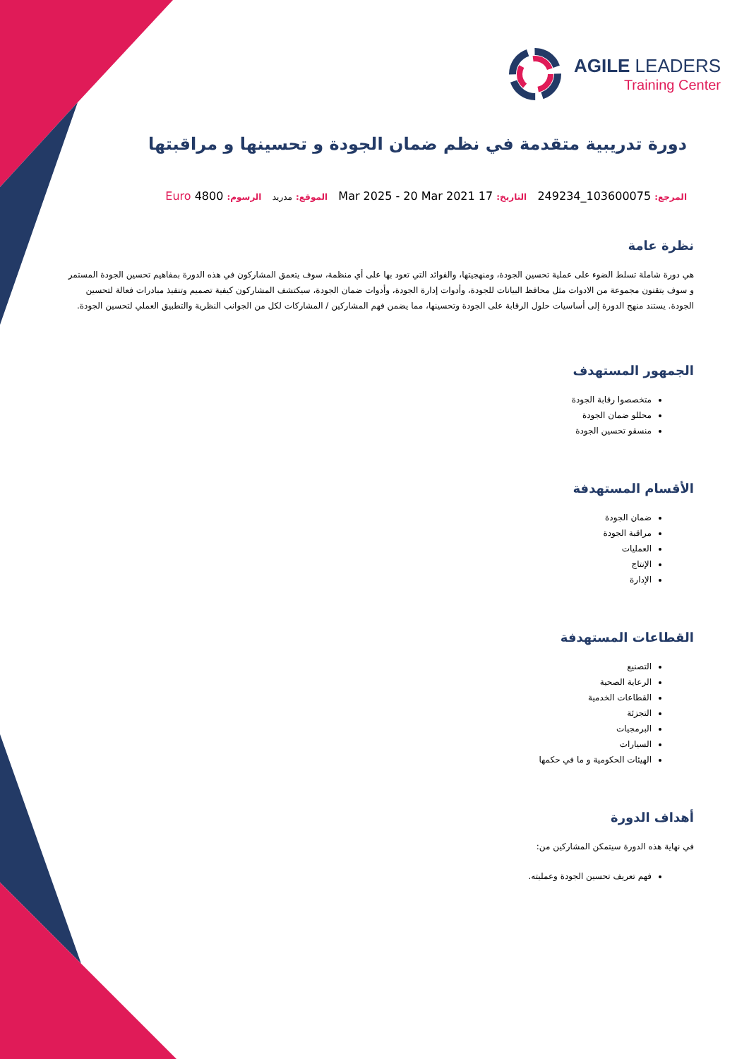AGILE LEADERS
Training Center
دورة تدريبية متقدمة في نظم ضمان الجودة و تحسينها و مراقبتها
المرجع: 103600075_249234 التاريخ: 17 Mar 2025 - 20 Mar 2021 الموقع: مدريد الرسوم: 4800 Euro
نظرة عامة
هي دورة شاملة تسلط الضوء على عملية تحسين الجودة، ومنهجيتها، والفوائد التي تعود بها على أي منظمة، سوف يتعمق المشاركون في هذه الدورة بمفاهيم تحسين الجودة المستمر و سوف يتقنون مجموعة من الادوات مثل محافظ البيانات للجودة، وأدوات إدارة الجودة، وأدوات ضمان الجودة، سيكتشف المشاركون كيفية تصميم وتنفيذ مبادرات فعالة لتحسين الجودة. يستند منهج الدورة إلى أساسيات حلول الرقابة على الجودة وتحسينها، مما يضمن فهم المشاركين / المشاركات لكل من الجوانب النظرية والتطبيق العملي لتحسين الجودة.
الجمهور المستهدف
متخصصوا رقابة الجودة
محللو ضمان الجودة
منسقو تحسين الجودة
الأقسام المستهدفة
ضمان الجودة
مراقبة الجودة
العمليات
الإنتاج
الإدارة
القطاعات المستهدفة
التصنيع
الرعاية الصحية
القطاعات الخدمية
التجزئة
البرمجيات
السيارات
الهيئات الحكومية و ما في حكمها
أهداف الدورة
في نهاية هذه الدورة سيتمكن المشاركين من:
فهم تعريف تحسين الجودة وعمليته.